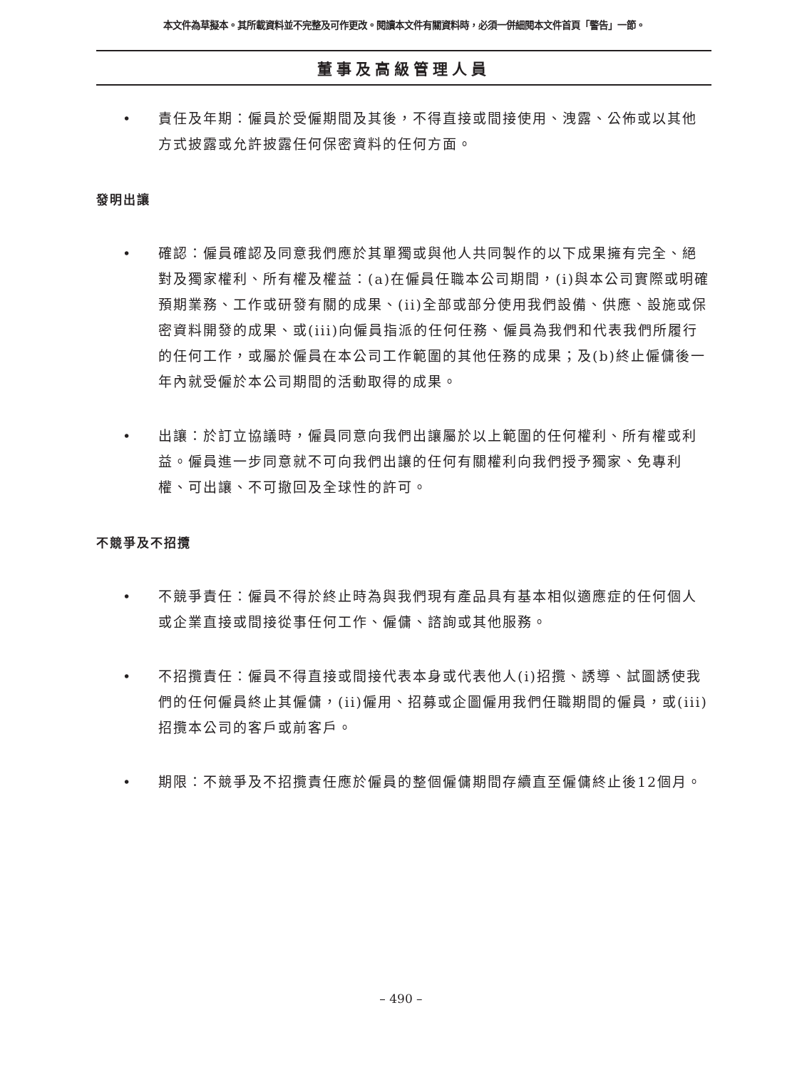本文件為草擬本。其所載資料並不完整及可作更改。閱讀本文件有關資料時，必須一併細閱本文件首頁「警告」一節。
董事及高級管理人員
• 責任及年期：僱員於受僱期間及其後，不得直接或間接使用、洩露、公佈或以其他方式披露或允許披露任何保密資料的任何方面。
發明出讓
• 確認：僱員確認及同意我們應於其單獨或與他人共同製作的以下成果擁有完全、絕對及獨家權利、所有權及權益：(a)在僱員任職本公司期間，(i)與本公司實際或明確預期業務、工作或研發有關的成果、(ii)全部或部分使用我們設備、供應、設施或保密資料開發的成果、或(iii)向僱員指派的任何任務、僱員為我們和代表我們所履行的任何工作，或屬於僱員在本公司工作範圍的其他任務的成果；及(b)終止僱傭後一年內就受僱於本公司期間的活動取得的成果。
• 出讓：於訂立協議時，僱員同意向我們出讓屬於以上範圍的任何權利、所有權或利益。僱員進一步同意就不可向我們出讓的任何有關權利向我們授予獨家、免專利權、可出讓、不可撤回及全球性的許可。
不競爭及不招攬
• 不競爭責任：僱員不得於終止時為與我們現有產品具有基本相似適應症的任何個人或企業直接或間接從事任何工作、僱傭、諮詢或其他服務。
• 不招攬責任：僱員不得直接或間接代表本身或代表他人(i)招攬、誘導、試圖誘使我們的任何僱員終止其僱傭，(ii)僱用、招募或企圖僱用我們任職期間的僱員，或(iii)招攬本公司的客戶或前客戶。
• 期限：不競爭及不招攬責任應於僱員的整個僱傭期間存續直至僱傭終止後12個月。
– 490 –